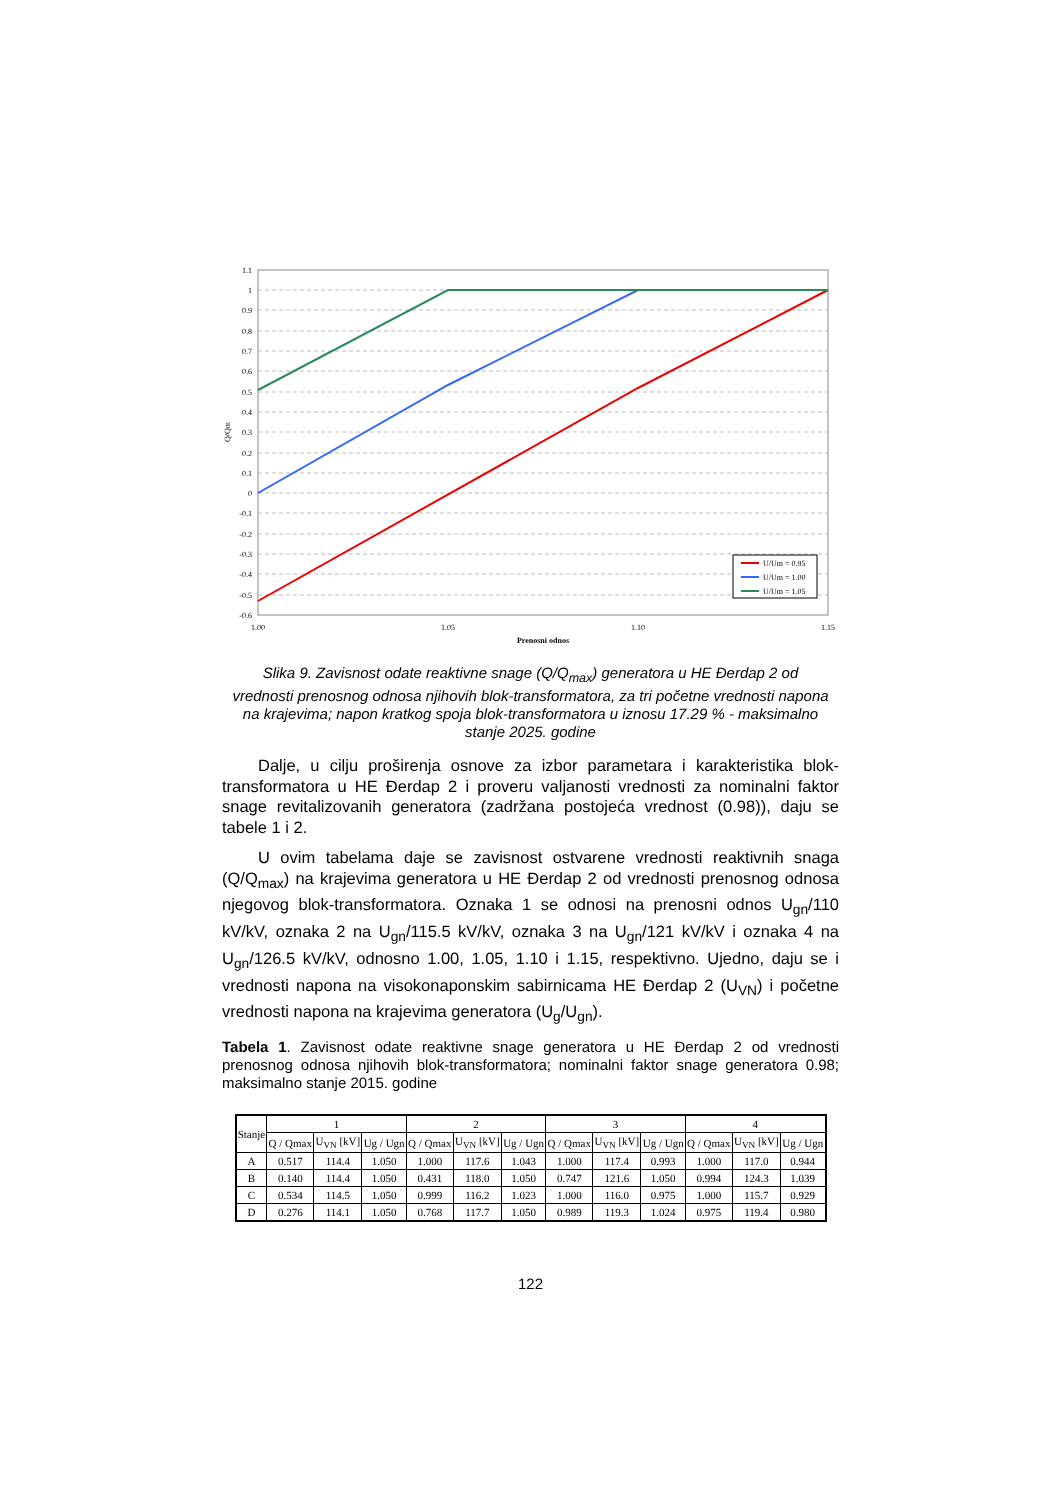1.1
1
0.9
0.8
0.7
0.6
0.5
0.4
0.3
0.2
0.1
0
-0.1
-0.2
-0.3
-0.4
-0.5
-0.6
Q/Qm
1.00
1.05
1.10
1.15
Prenosni odnos
U/Um = 0.95
U/Um = 1.00
U/Um = 1.05
Slika 9. Zavisnost odate reaktivne snage (Q/Q<sub>max</sub>) generatora u HE Đerdap 2 od vrednosti prenosnog odnosa njihovih blok-transformatora, za tri početne vrednosti napona na krajevima; napon kratkog spoja blok-transformatora u iznosu 17.29 % - maksimalno stanje 2025. godine
Dalje, u cilju proširenja osnove za izbor parametara i karakteristika blok-transformatora u HE Đerdap 2 i proveru valjanosti vrednosti za nominalni faktor snage revitalizovanih generatora (zadržana postojeća vrednost (0.98)), daju se tabele 1 i 2.
U ovim tabelama daje se zavisnost ostvarene vrednosti reaktivnih snaga (Q/Q<sub>max</sub>) na krajevima generatora u HE Đerdap 2 od vrednosti prenosnog odnosa njegovog blok-transformatora. Oznaka 1 se odnosi na prenosni odnos U<sub>gn</sub>/110 kV/kV, oznaka 2 na U<sub>gn</sub>/115.5 kV/kV, oznaka 3 na U<sub>gn</sub>/121 kV/kV i oznaka 4 na U<sub>gn</sub>/126.5 kV/kV, odnosno 1.00, 1.05, 1.10 i 1.15, respektivno. Ujedno, daju se i vrednosti napona na visokonaponskim sabirnicama HE Đerdap 2 (U<sub>VN</sub>) i početne vrednosti napona na krajevima generatora (U<sub>g</sub>/U<sub>gn</sub>).
Tabela 1. Zavisnost odate reaktivne snage generatora u HE Đerdap 2 od vrednosti prenosnog odnosa njihovih blok-transformatora; nominalni faktor snage generatora 0.98; maksimalno stanje 2015. godine
| Stanje | 1 | | | 2 | | | 3 | | | 4 | | |
| --- | --- | --- | --- | --- | --- | --- | --- | --- | --- | --- | --- | --- |
| | Q / Qmax | U<sub>VN</sub> [kV] | Ug / Ugn | Q / Qmax | U<sub>VN</sub> [kV] | Ug / Ugn | Q / Qmax | U<sub>VN</sub> [kV] | Ug / Ugn | Q / Qmax | U<sub>VN</sub> [kV] | Ug / Ugn |
| A | 0.517 | 114.4 | 1.050 | 1.000 | 117.6 | 1.043 | 1.000 | 117.4 | 0.993 | 1.000 | 117.0 | 0.944 |
| B | 0.140 | 114.4 | 1.050 | 0.431 | 118.0 | 1.050 | 0.747 | 121.6 | 1.050 | 0.994 | 124.3 | 1.039 |
| C | 0.534 | 114.5 | 1.050 | 0.999 | 116.2 | 1.023 | 1.000 | 116.0 | 0.975 | 1.000 | 115.7 | 0.929 |
| D | 0.276 | 114.1 | 1.050 | 0.768 | 117.7 | 1.050 | 0.989 | 119.3 | 1.024 | 0.975 | 119.4 | 0.980 |
122